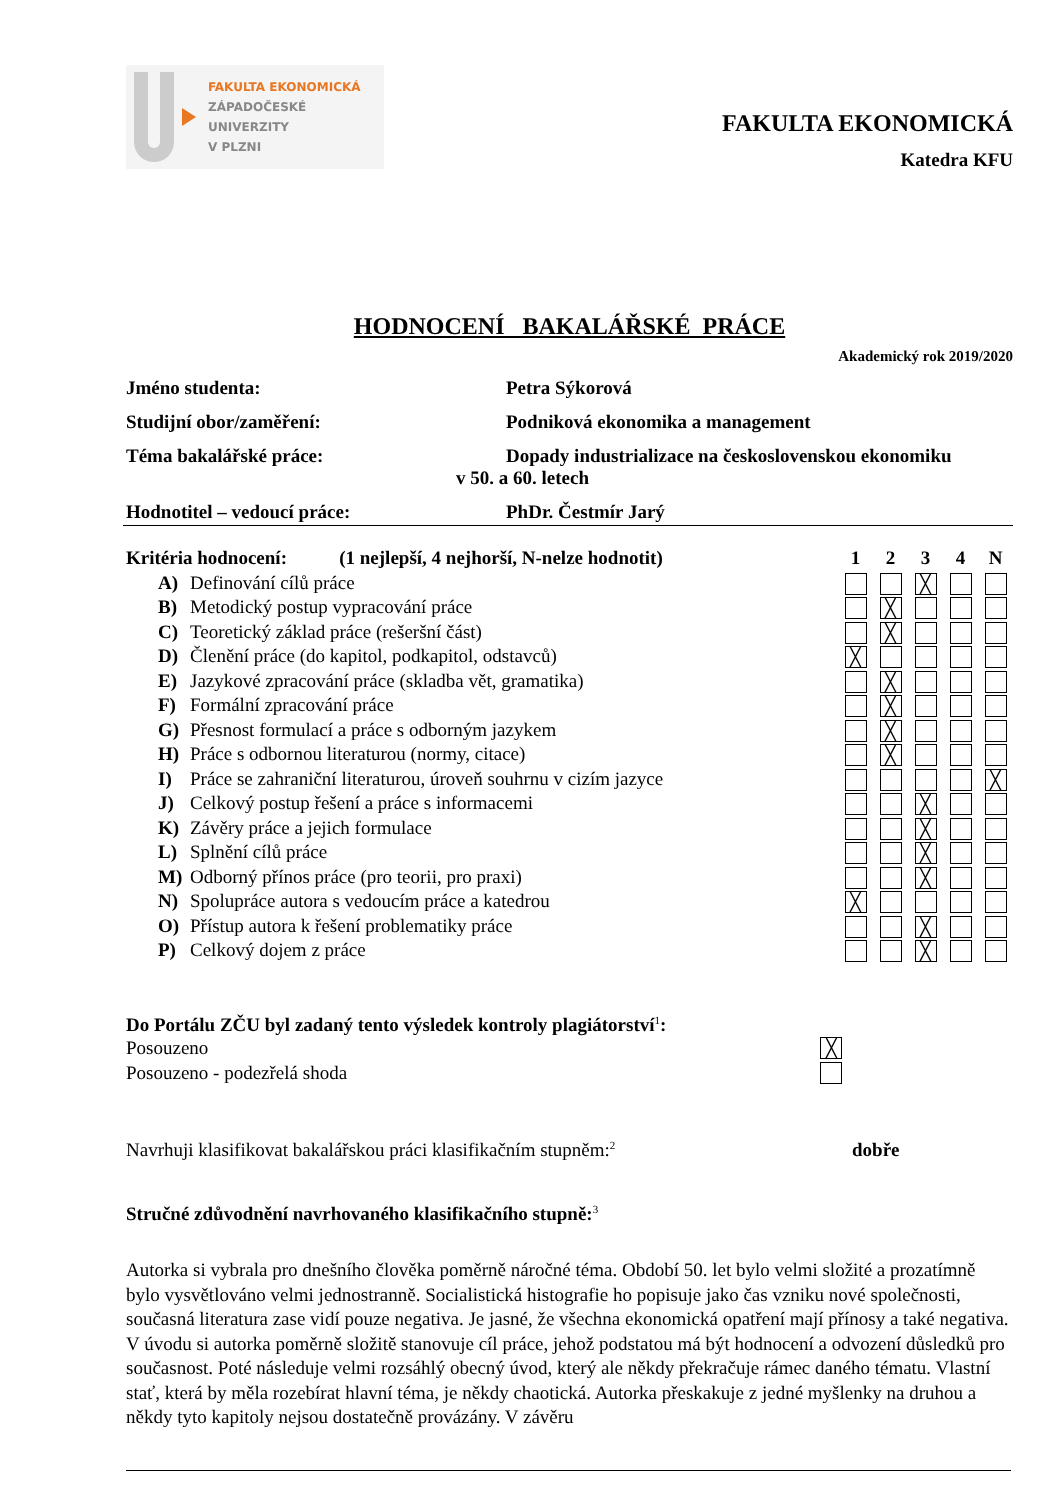FAKULTA EKONOMICKÁ
ZÁPADOČESKÉ
UNIVERZITY
V PLZNI
FAKULTA EKONOMICKÁ
Katedra KFU
HODNOCENÍ BAKALÁŘSKÉ PRÁCE
Akademický rok 2019/2020
Jméno studenta: Petra Sýkorová
Studijní obor/zaměření: Podniková ekonomika a management
Téma bakalářské práce: Dopady industrializace na československou ekonomiku
v 50. a 60. letech
Hodnotitel – vedoucí práce: PhDr. Čestmír Jarý
| Kritéria hodnocení: (1 nejlepší, 4 nejhorší, N-nelze hodnotit) | | 1 | 2 | 3 | 4 | N |
| A) | Definování cílů práce | | | ╳ | | |
| B) | Metodický postup vypracování práce | | ╳ | | | |
| C) | Teoretický základ práce (rešeršní část) | | ╳ | | | |
| D) | Členění práce (do kapitol, podkapitol, odstavců) | ╳ | | | | |
| E) | Jazykové zpracování práce (skladba vět, gramatika) | | ╳ | | | |
| F) | Formální zpracování práce | | ╳ | | | |
| G) | Přesnost formulací a práce s odborným jazykem | | ╳ | | | |
| H) | Práce s odbornou literaturou (normy, citace) | | ╳ | | | |
| I) | Práce se zahraniční literaturou, úroveň souhrnu v cizím jazyce | | | | | ╳ |
| J) | Celkový postup řešení a práce s informacemi | | | ╳ | | |
| K) | Závěry práce a jejich formulace | | | ╳ | | |
| L) | Splnění cílů práce | | | ╳ | | |
| M) | Odborný přínos práce (pro teorii, pro praxi) | | | ╳ | | |
| N) | Spolupráce autora s vedoucím práce a katedrou | ╳ | | | | |
| O) | Přístup autora k řešení problematiky práce | | | ╳ | | |
| P) | Celkový dojem z práce | | | ╳ | | |
Do Portálu ZČU byl zadaný tento výsledek kontroly plagiátorství<sup>1</sup>:
Posouzeno
╳
Posouzeno - podezřelá shoda
Navrhuji klasifikovat bakalářskou práci klasifikačním stupněm:<sup>2</sup>
dobře
Stručné zdůvodnění navrhovaného klasifikačního stupně:<sup>3</sup>
Autorka si vybrala pro dnešního člověka poměrně náročné téma. Období 50. let bylo velmi složité a prozatímně bylo vysvětlováno velmi jednostranně. Socialistická histografie ho popisuje jako čas vzniku nové společnosti, současná literatura zase vidí pouze negativa. Je jasné, že všechna ekonomická opatření mají přínosy a také negativa.
V úvodu si autorka poměrně složitě stanovuje cíl práce, jehož podstatou má být hodnocení a odvození důsledků pro současnost. Poté následuje velmi rozsáhlý obecný úvod, který ale někdy překračuje rámec daného tématu. Vlastní stať, která by měla rozebírat hlavní téma, je někdy chaotická. Autorka přeskakuje z jedné myšlenky na druhou a někdy tyto kapitoly nejsou dostatečně provázány. V závěru